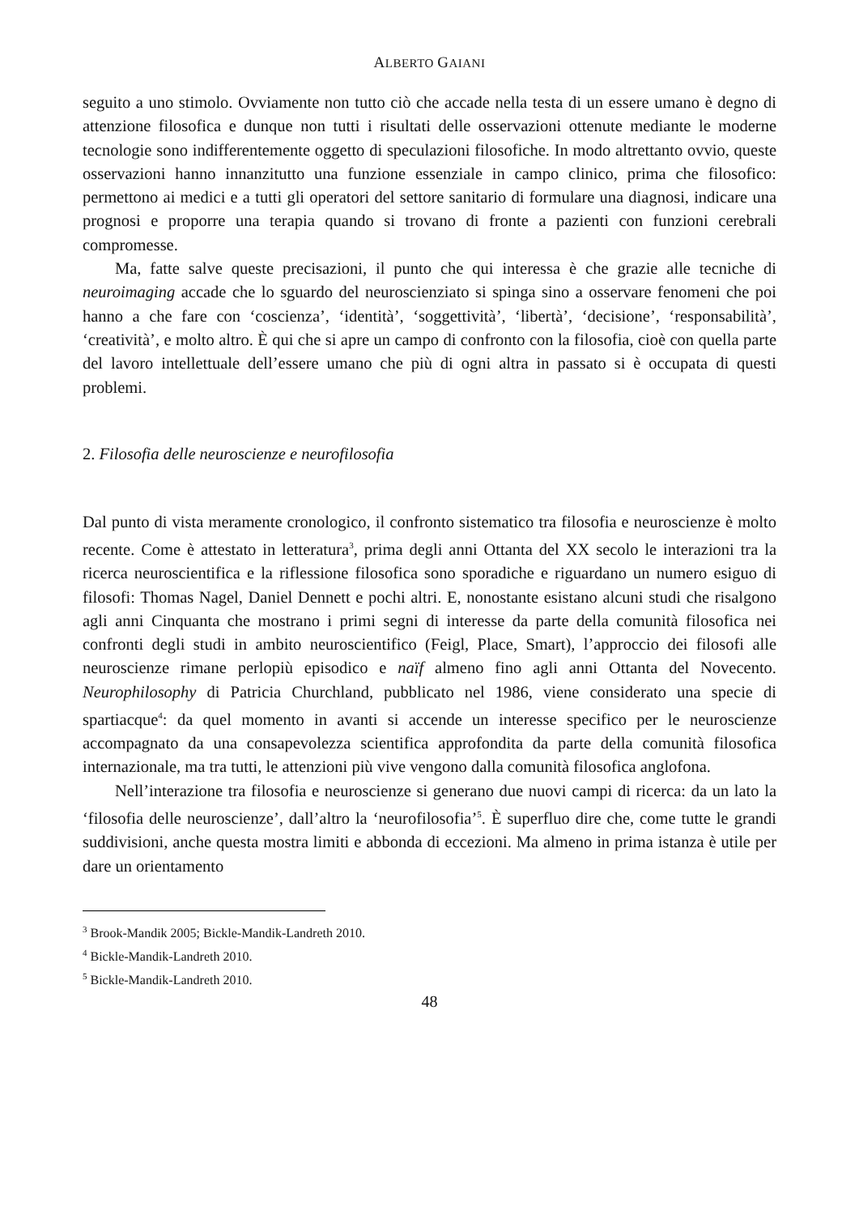ALBERTO GAIANI
seguito a uno stimolo. Ovviamente non tutto ciò che accade nella testa di un essere umano è degno di attenzione filosofica e dunque non tutti i risultati delle osservazioni ottenute mediante le moderne tecnologie sono indifferentemente oggetto di speculazioni filosofiche. In modo altrettanto ovvio, queste osservazioni hanno innanzitutto una funzione essenziale in campo clinico, prima che filosofico: permettono ai medici e a tutti gli operatori del settore sanitario di formulare una diagnosi, indicare una prognosi e proporre una terapia quando si trovano di fronte a pazienti con funzioni cerebrali compromesse.
Ma, fatte salve queste precisazioni, il punto che qui interessa è che grazie alle tecniche di neuroimaging accade che lo sguardo del neuroscienziato si spinga sino a osservare fenomeni che poi hanno a che fare con ‘coscienza’, ‘identità’, ‘soggettività’, ‘libertà’, ‘decisione’, ‘responsabilità’, ‘creatività’, e molto altro. È qui che si apre un campo di confronto con la filosofia, cioè con quella parte del lavoro intellettuale dell’essere umano che più di ogni altra in passato si è occupata di questi problemi.
2. Filosofia delle neuroscienze e neurofilosofia
Dal punto di vista meramente cronologico, il confronto sistematico tra filosofia e neuroscienze è molto recente. Come è attestato in letteratura<sup>3</sup>, prima degli anni Ottanta del XX secolo le interazioni tra la ricerca neuroscientifica e la riflessione filosofica sono sporadiche e riguardano un numero esiguo di filosofi: Thomas Nagel, Daniel Dennett e pochi altri. E, nonostante esistano alcuni studi che risalgono agli anni Cinquanta che mostrano i primi segni di interesse da parte della comunità filosofica nei confronti degli studi in ambito neuroscientifico (Feigl, Place, Smart), l’approccio dei filosofi alle neuroscienze rimane perlopiù episodico e naïf almeno fino agli anni Ottanta del Novecento. Neurophilosophy di Patricia Churchland, pubblicato nel 1986, viene considerato una specie di spartiacque<sup>4</sup>: da quel momento in avanti si accende un interesse specifico per le neuroscienze accompagnato da una consapevolezza scientifica approfondita da parte della comunità filosofica internazionale, ma tra tutti, le attenzioni più vive vengono dalla comunità filosofica anglofona.
Nell’interazione tra filosofia e neuroscienze si generano due nuovi campi di ricerca: da un lato la ‘filosofia delle neuroscienze’, dall’altro la ‘neurofilosofia’<sup>5</sup>. È superfluo dire che, come tutte le grandi suddivisioni, anche questa mostra limiti e abbonda di eccezioni. Ma almeno in prima istanza è utile per dare un orientamento
<sup>3</sup> Brook-Mandik 2005; Bickle-Mandik-Landreth 2010.
<sup>4</sup> Bickle-Mandik-Landreth 2010.
<sup>5</sup> Bickle-Mandik-Landreth 2010.
48